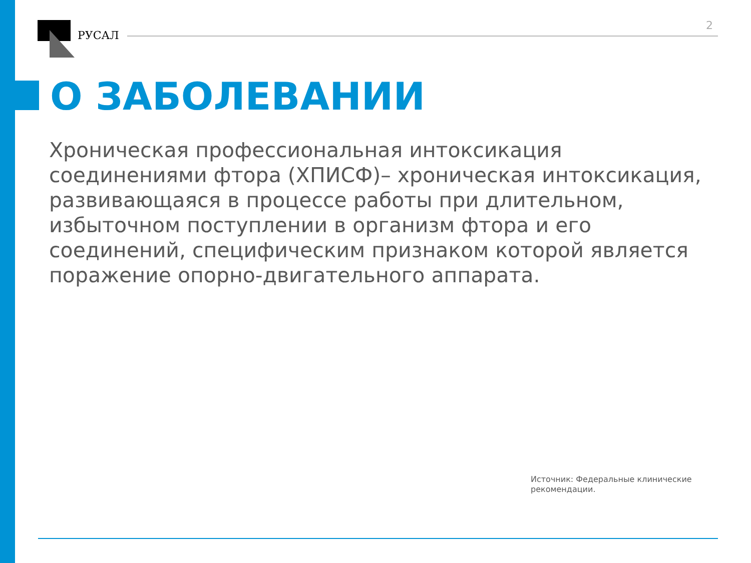РУСАЛ
2
О ЗАБОЛЕВАНИИ
Хроническая профессиональная интоксикация соединениями фтора (ХПИСФ)– хроническая интоксикация, развивающаяся в процессе работы при длительном, избыточном поступлении в организм фтора и его соединений, специфическим признаком которой является поражение опорно-двигательного аппарата.
Источник: Федеральные клинические рекомендации.